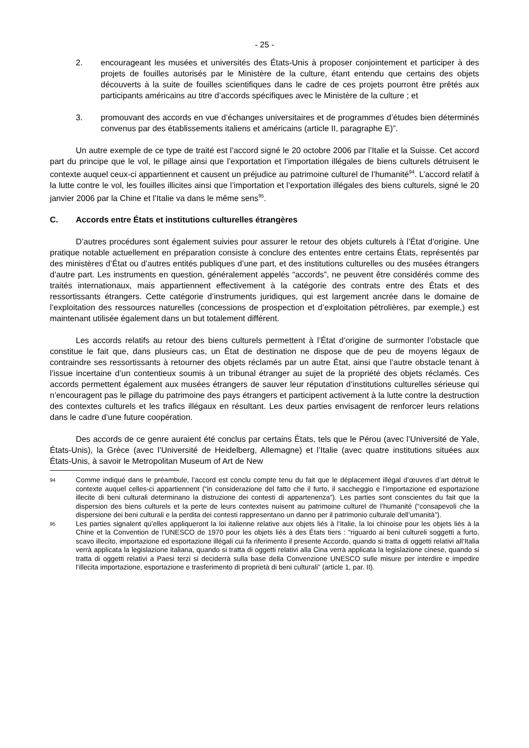- 25 -
2. encourageant les musées et universités des États-Unis à proposer conjointement et participer à des projets de fouilles autorisés par le Ministère de la culture, étant entendu que certains des objets découverts à la suite de fouilles scientifiques dans le cadre de ces projets pourront être prêtés aux participants américains au titre d’accords spécifiques avec le Ministère de la culture ; et
3. promouvant des accords en vue d’échanges universitaires et de programmes d’études bien déterminés convenus par des établissements italiens et américains (article II, paragraphe E)”.
Un autre exemple de ce type de traité est l’accord signé le 20 octobre 2006 par l’Italie et la Suisse. Cet accord part du principe que le vol, le pillage ainsi que l’exportation et l’importation illégales de biens culturels détruisent le contexte auquel ceux-ci appartiennent et causent un préjudice au patrimoine culturel de l’humanité<sup>94</sup>. L’accord relatif à la lutte contre le vol, les fouilles illicites ainsi que l’importation et l’exportation illégales des biens culturels, signé le 20 janvier 2006 par la Chine et l’Italie va dans le même sens<sup>95</sup>.
C. Accords entre États et institutions culturelles étrangères
D’autres procédures sont également suivies pour assurer le retour des objets culturels à l’État d’origine. Une pratique notable actuellement en préparation consiste à conclure des ententes entre certains États, représentés par des ministères d’État ou d’autres entités publiques d’une part, et des institutions culturelles ou des musées étrangers d’autre part. Les instruments en question, généralement appelés “accords”, ne peuvent être considérés comme des traités internationaux, mais appartiennent effectivement à la catégorie des contrats entre des États et des ressortissants étrangers. Cette catégorie d’instruments juridiques, qui est largement ancrée dans le domaine de l’exploitation des ressources naturelles (concessions de prospection et d’exploitation pétrolières, par exemple,) est maintenant utilisée également dans un but totalement différent.
Les accords relatifs au retour des biens culturels permettent à l’État d’origine de surmonter l’obstacle que constitue le fait que, dans plusieurs cas, un État de destination ne dispose que de peu de moyens légaux de contraindre ses ressortissants à retourner des objets réclamés par un autre État, ainsi que l’autre obstacle tenant à l’issue incertaine d’un contentieux soumis à un tribunal étranger au sujet de la propriété des objets réclamés. Ces accords permettent également aux musées étrangers de sauver leur réputation d’institutions culturelles sérieuse qui n’encouragent pas le pillage du patrimoine des pays étrangers et participent activement à la lutte contre la destruction des contextes culturels et les trafics illégaux en résultant. Les deux parties envisagent de renforcer leurs relations dans le cadre d’une future coopération.
Des accords de ce genre auraient été conclus par certains États, tels que le Pérou (avec l’Université de Yale, États-Unis), la Grèce (avec l’Université de Heidelberg, Allemagne) et l’Italie (avec quatre institutions situées aux États-Unis, à savoir le Metropolitan Museum of Art de New
94
Comme indiqué dans le préambule, l’accord est conclu compte tenu du fait que le déplacement illégal d’œuvres d’art détruit le contexte auquel celles-ci appartiennent (“in considerazione del fatto che il furto, il saccheggio e l’importazione ed esportazione illecite di beni culturali determinano la distruzione dei contesti di appartenenza”). Les parties sont conscientes du fait que la dispersion des biens culturels et la perte de leurs contextes nuisent au patrimoine culturel de l’humanité (“consapevoli che la dispersione dei beni culturali e la perdita dei contesti rappresentano un danno per il patrimonio culturale dell’umanità”).
95
Les parties signalent qu’elles appliqueront la loi italienne relative aux objets liés à l’Italie, la loi chinoise pour les objets liés à la Chine et la Convention de l’UNESCO de 1970 pour les objets liés à des États tiers : “riguardo ai beni cultureli soggetti a furto, scavo illecito, importazione ed esportazione illégali cui fa riferimento il presente Accordo, quando si tratta di oggetti relativi all’Italia verrà applicata la legislazione italiana, quando si tratta di oggetti relativi alla Cina verrà applicata la legislazione cinese, quando si tratta di oggetti relativi a Paesi terzi si deciderrà sulla base della Convenzione UNESCO sulle misure per interdire e impedire l’illecita importazione, esportazione e trasferimento di proprietà di beni culturali” (article 1, par. II).